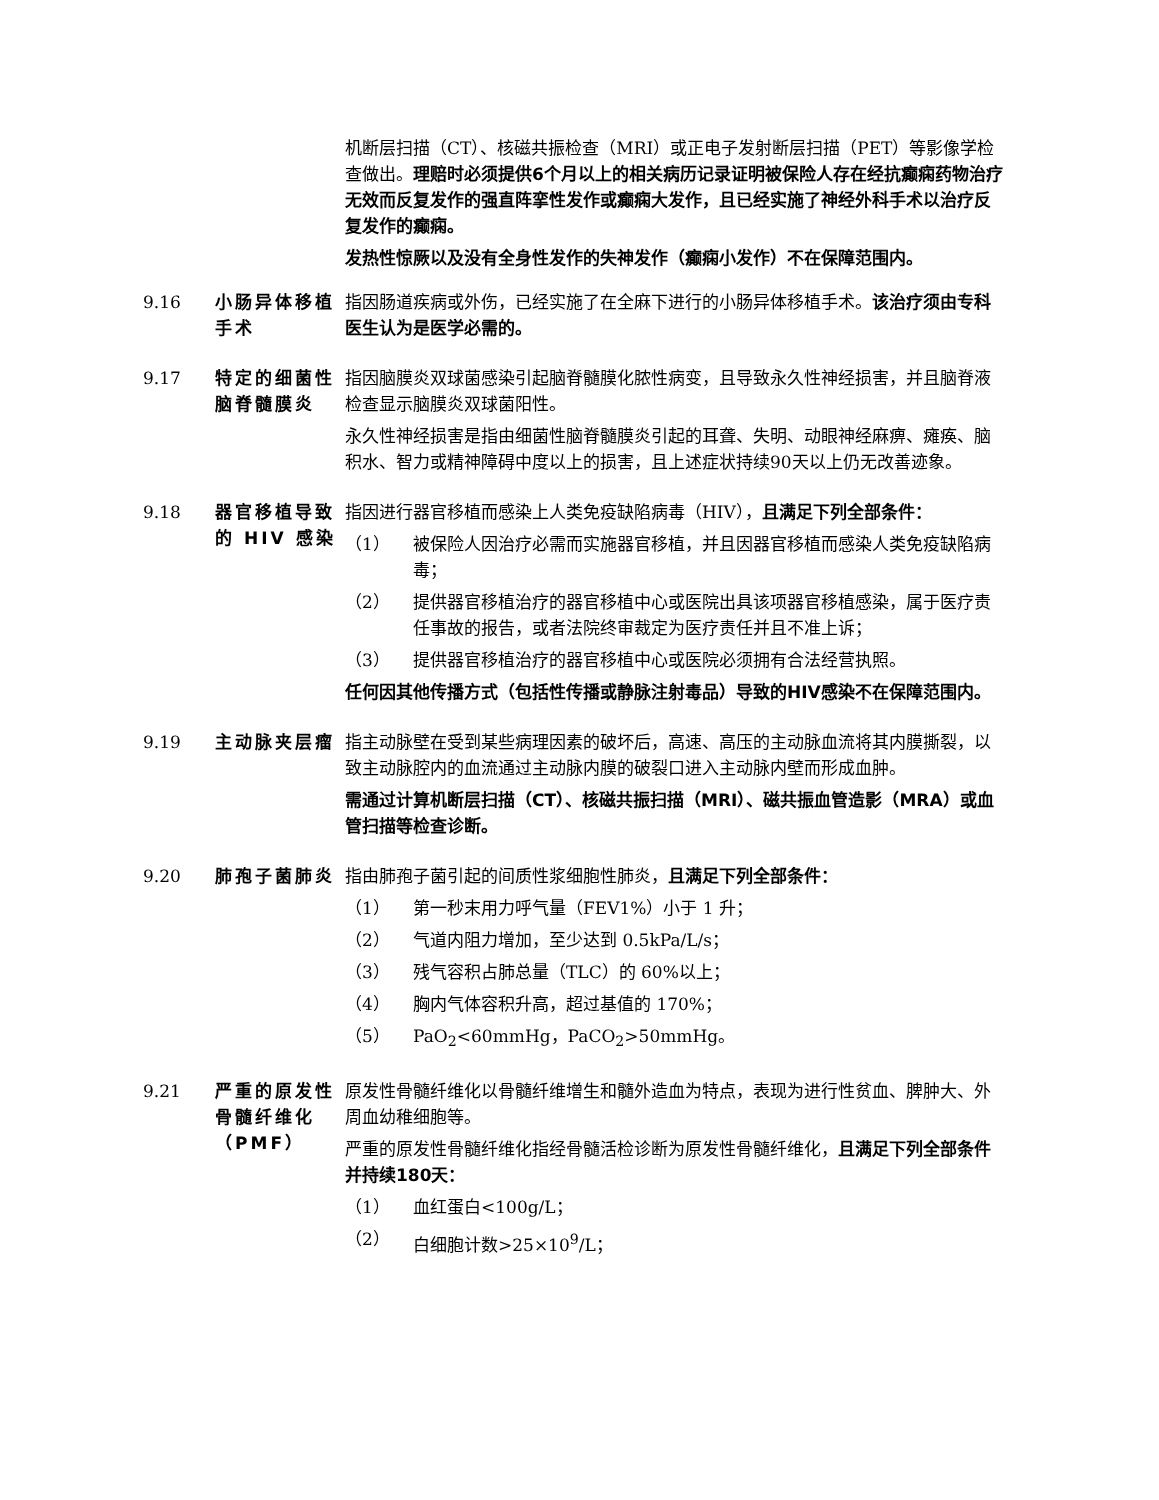机断层扫描（CT）、核磁共振检查（MRI）或正电子发射断层扫描（PET）等影像学检查做出。理赔时必须提供6个月以上的相关病历记录证明被保险人存在经抗癫痫药物治疗无效而反复发作的强直阵挛性发作或癫痫大发作，且已经实施了神经外科手术以治疗反复发作的癫痫。
发热性惊厥以及没有全身性发作的失神发作（癫痫小发作）不在保障范围内。
9.16 小肠异体移植手术
指因肠道疾病或外伤，已经实施了在全麻下进行的小肠异体移植手术。该治疗须由专科医生认为是医学必需的。
9.17 特定的细菌性脑脊髓膜炎
指因脑膜炎双球菌感染引起脑脊髓膜化脓性病变，且导致永久性神经损害，并且脑脊液检查显示脑膜炎双球菌阳性。
永久性神经损害是指由细菌性脑脊髓膜炎引起的耳聋、失明、动眼神经麻痹、瘫痪、脑积水、智力或精神障碍中度以上的损害，且上述症状持续90天以上仍无改善迹象。
9.18 器官移植导致的 HIV 感染
指因进行器官移植而感染上人类免疫缺陷病毒（HIV），且满足下列全部条件：
（1） 被保险人因治疗必需而实施器官移植，并且因器官移植而感染人类免疫缺陷病毒；
（2） 提供器官移植治疗的器官移植中心或医院出具该项器官移植感染，属于医疗责任事故的报告，或者法院终审裁定为医疗责任并且不准上诉；
（3） 提供器官移植治疗的器官移植中心或医院必须拥有合法经营执照。
任何因其他传播方式（包括性传播或静脉注射毒品）导致的HIV感染不在保障范围内。
9.19 主动脉夹层瘤 指主动脉壁在受到某些病理因素的破坏后，高速、高压的主动脉血流将其内膜撕裂，以致主动脉腔内的血流通过主动脉内膜的破裂口进入主动脉内壁而形成血肿。
需通过计算机断层扫描（CT）、核磁共振扫描（MRI）、磁共振血管造影（MRA）或血管扫描等检查诊断。
9.20 肺孢子菌肺炎 指由肺孢子菌引起的间质性浆细胞性肺炎，且满足下列全部条件：
（1） 第一秒末用力呼气量（FEV1%）小于 1 升；
（2） 气道内阻力增加，至少达到 0.5kPa/L/s；
（3） 残气容积占肺总量（TLC）的 60%以上；
（4） 胸内气体容积升高，超过基值的 170%；
（5） PaO<sub>2</sub><60mmHg，PaCO<sub>2</sub>>50mmHg。
9.21 严重的原发性骨髓纤维化（PMF）
原发性骨髓纤维化以骨髓纤维增生和髓外造血为特点，表现为进行性贫血、脾肿大、外周血幼稚细胞等。
严重的原发性骨髓纤维化指经骨髓活检诊断为原发性骨髓纤维化，且满足下列全部条件并持续180天：
（1） 血红蛋白<100g/L；
（2） 白细胞计数>25×10<sup>9</sup>/L；